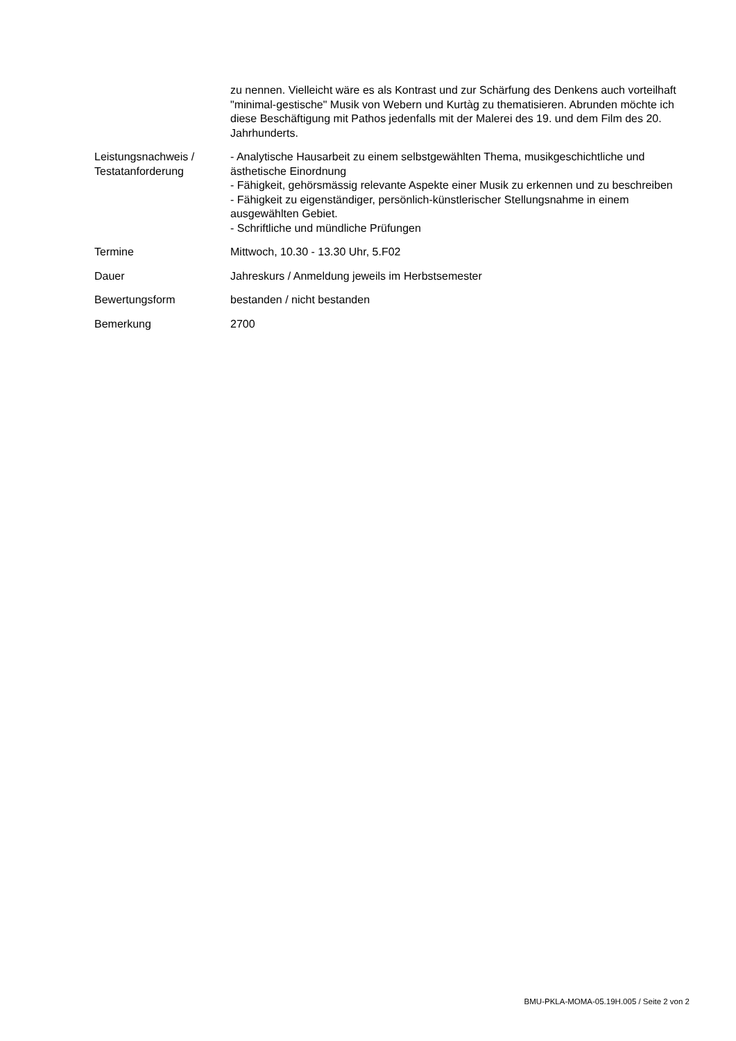| | zu nennen. Vielleicht wäre es als Kontrast und zur Schärfung des Denkens auch vorteilhaft "minimal-gestische" Musik von Webern und Kurtàg zu thematisieren. Abrunden möchte ich diese Beschäftigung mit Pathos jedenfalls mit der Malerei des 19. und dem Film des 20. Jahrhunderts. |
| Leistungsnachweis / Testatanforderung | - Analytische Hausarbeit zu einem selbstgewählten Thema, musikgeschichtliche und ästhetische Einordnung - Fähigkeit, gehörsmässig relevante Aspekte einer Musik zu erkennen und zu beschreiben - Fähigkeit zu eigenständiger, persönlich-künstlerischer Stellungsnahme in einem ausgewählten Gebiet. - Schriftliche und mündliche Prüfungen |
| Termine | Mittwoch, 10.30 - 13.30 Uhr, 5.F02 |
| Dauer | Jahreskurs / Anmeldung jeweils im Herbstsemester |
| Bewertungsform | bestanden / nicht bestanden |
| Bemerkung | 2700 |
BMU-PKLA-MOMA-05.19H.005 / Seite 2 von 2